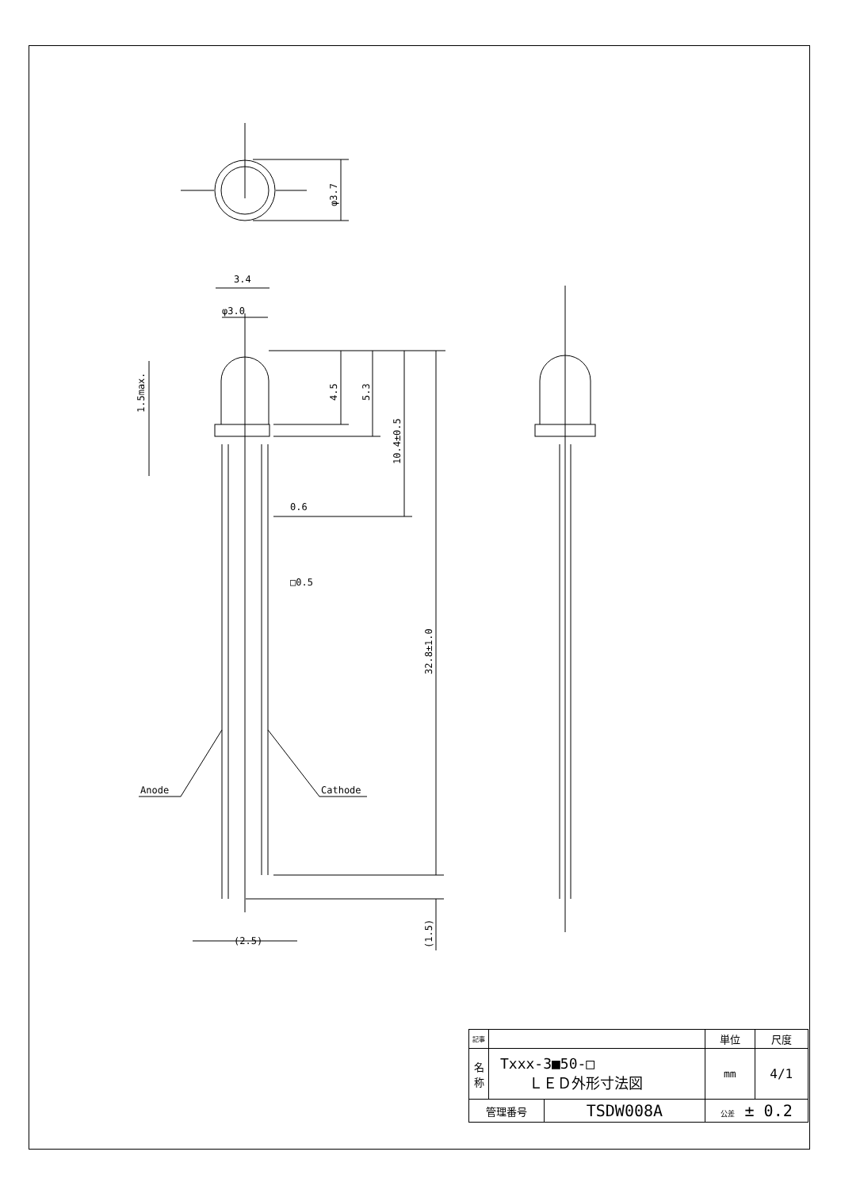3.4
φ3.0
0.6
□0.5
(2.5)
Anode
Cathode
φ3.7
4.5
5.3
10.4±0.5
32.8±1.0
(1.5)
1.5max.
| 記事 | | | 単位 | 尺度 |
| 名 称 | Txxx-3■50-□ ＬＥＤ外形寸法図 | | mm | 4/1 |
| 管理番号 | | TSDW008A | 公差 ± 0.2 | |